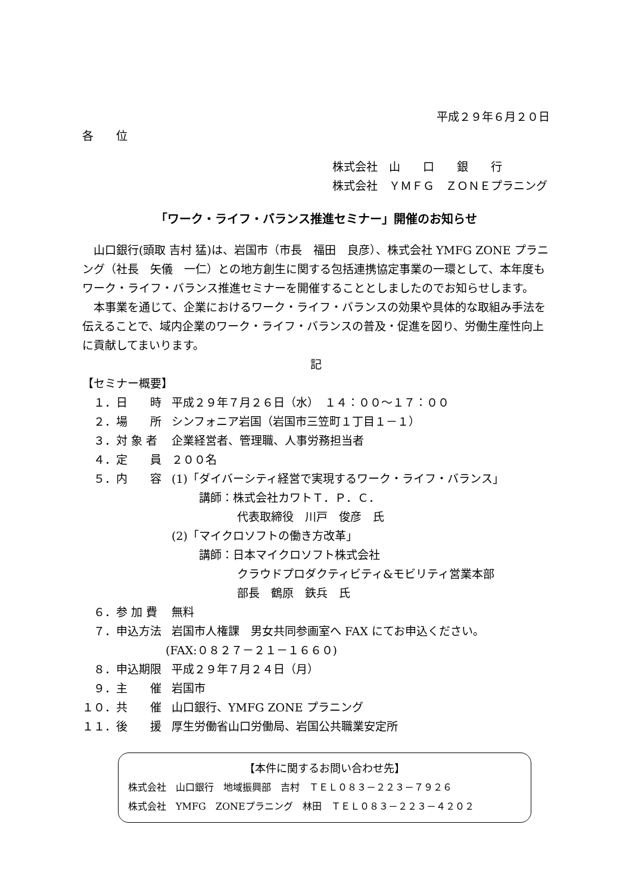平成２９年６月２０日
各　　位
株式会社　山　　口　　銀　　行
株式会社　ＹＭＦＧ　ＺＯＮＥプラニング
「ワーク・ライフ・バランス推進セミナー」開催のお知らせ
山口銀行(頭取 吉村 猛)は、岩国市（市長　福田　良彦）、株式会社 YMFG ZONE プラニング（社長　矢儀　一仁）との地方創生に関する包括連携協定事業の一環として、本年度もワーク・ライフ・バランス推進セミナーを開催することとしましたのでお知らせします。
本事業を通じて、企業におけるワーク・ライフ・バランスの効果や具体的な取組み手法を伝えることで、域内企業のワーク・ライフ・バランスの普及・促進を図り、労働生産性向上に貢献してまいります。
記
【セミナー概要】
　１．日　　時 平成２９年７月２６日（水）　１４：００～１７：００
　２．場　　所 シンフォニア岩国（岩国市三笠町１丁目１－１）
　３．対 象 者 企業経営者、管理職、人事労務担当者
　４．定　　員 ２００名
　５．内　　容 (1)「ダイバーシティ経営で実現するワーク・ライフ・バランス」
講師：株式会社カワトＴ．Ｐ．Ｃ．
代表取締役　川戸　俊彦　氏
(2)「マイクロソフトの働き方改革」
講師：日本マイクロソフト株式会社
クラウドプロダクティビティ&モビリティ営業本部
部長　鶴原　鉄兵　氏
　６．参 加 費 無料
　７．申込方法 岩国市人権課　男女共同参画室へ FAX にてお申込ください。
(FAX:０８２７－２１－１６６０)
　８．申込期限 平成２９年７月２４日（月）
　９．主　　催 岩国市
１０．共　　催 山口銀行、YMFG ZONE プラニング
１１．後　　援 厚生労働省山口労働局、岩国公共職業安定所
【本件に関するお問い合わせ先】
株式会社　山口銀行　地域振興部　吉村　ＴＥＬ０８３－２２３－７９２６
株式会社　YMFG　ZONEプラニング　林田　ＴＥＬ０８３－２２３－４２０２